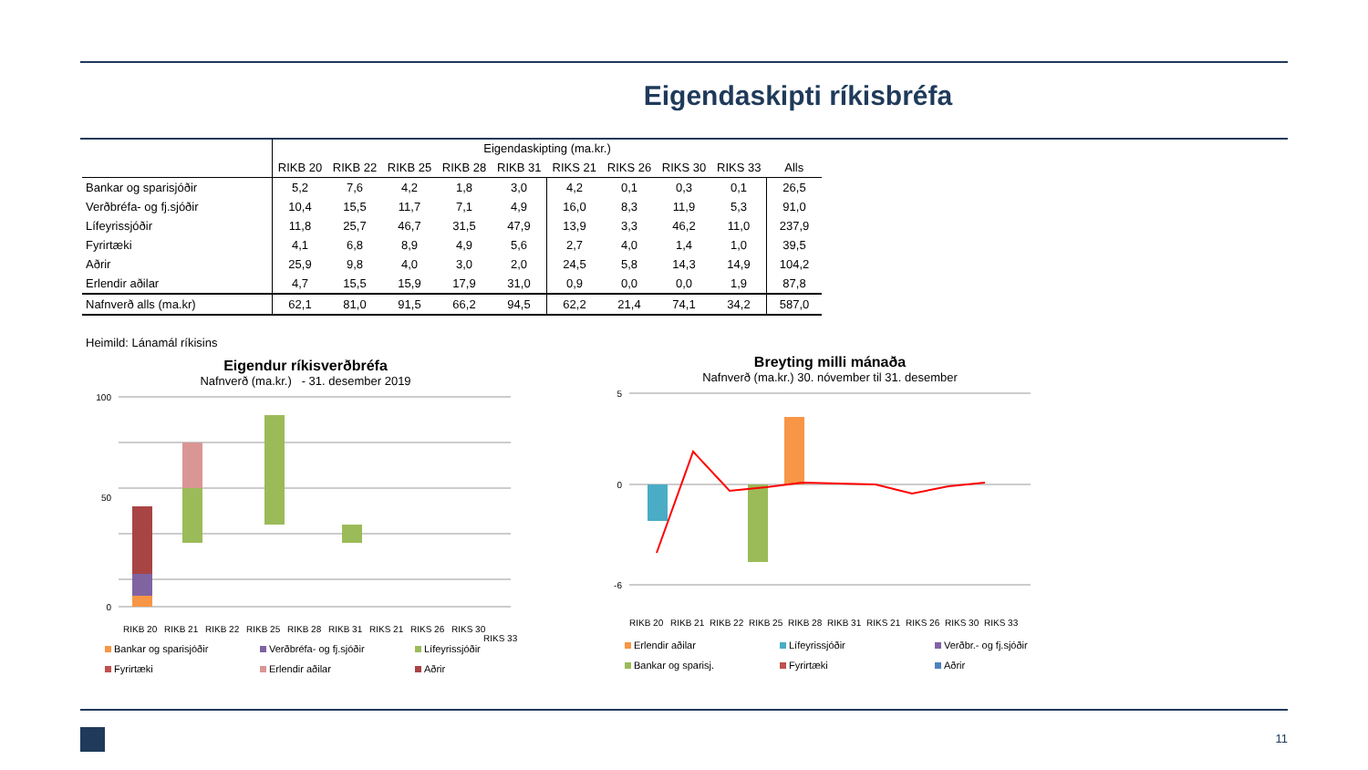Eigendaskipti ríkisbréfa
| | Eigendaskipting (ma.kr.) | | | | | | | | | |
| --- | --- | --- | --- | --- | --- | --- | --- | --- | --- | --- |
| | RIKB 20 | RIKB 22 | RIKB 25 | RIKB 28 | RIKB 31 | RIKS 21 | RIKS 26 | RIKS 30 | RIKS 33 | Alls |
| Bankar og sparisjóðir | 5,2 | 7,6 | 4,2 | 1,8 | 3,0 | 4,2 | 0,1 | 0,3 | 0,1 | 26,5 |
| Verðbréfa- og fj.sjóðir | 10,4 | 15,5 | 11,7 | 7,1 | 4,9 | 16,0 | 8,3 | 11,9 | 5,3 | 91,0 |
| Lífeyrissjóðir | 11,8 | 25,7 | 46,7 | 31,5 | 47,9 | 13,9 | 3,3 | 46,2 | 11,0 | 237,9 |
| Fyrirtæki | 4,1 | 6,8 | 8,9 | 4,9 | 5,6 | 2,7 | 4,0 | 1,4 | 1,0 | 39,5 |
| Aðrir | 25,9 | 9,8 | 4,0 | 3,0 | 2,0 | 24,5 | 5,8 | 14,3 | 14,9 | 104,2 |
| Erlendir aðilar | 4,7 | 15,5 | 15,9 | 17,9 | 31,0 | 0,9 | 0,0 | 0,0 | 1,9 | 87,8 |
| Nafnverð alls (ma.kr) | 62,1 | 81,0 | 91,5 | 66,2 | 94,5 | 62,2 | 21,4 | 74,1 | 34,2 | 587,0 |
Heimild: Lánamál ríkisins
Eigendur ríkisverðbréfa
Nafnverð (ma.kr.) - 31. desember 2019
100
50
0
RIKB 20
RIKB 21
RIKB 22
RIKB 25
RIKB 28
RIKB 31
RIKS 21
RIKS 26
RIKS 30
RIKS 33
Bankar og sparisjóðir Verðbréfa- og fj.sjóðir Lífeyrissjóðir Fyrirtæki Erlendir aðilar Aðrir
Breyting milli mánaða
Nafnverð (ma.kr.) 30. nóvember til 31. desember
5
0
-6
RIKB 20
RIKB 21
RIKB 22
RIKB 25
RIKB 28
RIKB 31
RIKS 21
RIKS 26
RIKS 30
RIKS 33
Erlendir aðilar Lífeyrissjóðir Verðbr.- og fj.sjóðir Bankar og sparisj. Fyrirtæki Aðrir
11